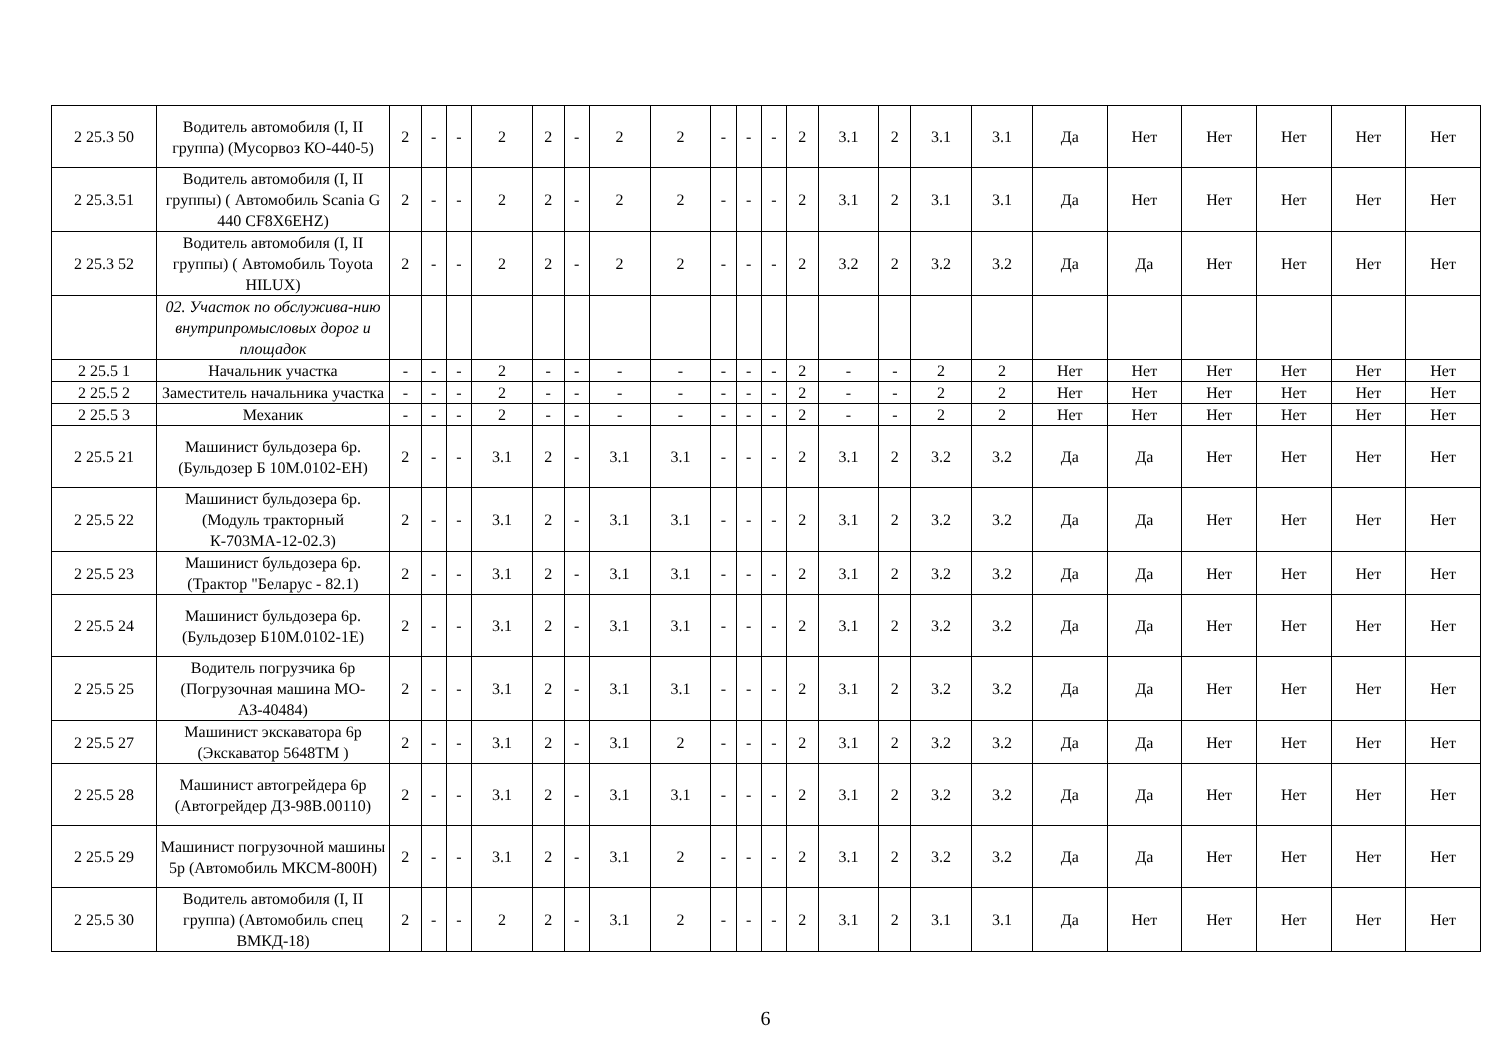| 2 25.3 50 | Водитель автомобиля (I, II группа) (Мусорвоз КО-440-5) | 2 | - | - | 2 | 2 | - | 2 | 2 | - | - | - | 2 | 3.1 | 2 | 3.1 | 3.1 | Да | Нет | Нет | Нет | Нет | Нет |
| 2 25.3.51 | Водитель автомобиля (I, II группы) ( Автомобиль Scania G 440 CF8X6EHZ) | 2 | - | - | 2 | 2 | - | 2 | 2 | - | - | - | 2 | 3.1 | 2 | 3.1 | 3.1 | Да | Нет | Нет | Нет | Нет | Нет |
| 2 25.3 52 | Водитель автомобиля (I, II группы) ( Автомобиль Toyota HILUX) | 2 | - | - | 2 | 2 | - | 2 | 2 | - | - | - | 2 | 3.2 | 2 | 3.2 | 3.2 | Да | Да | Нет | Нет | Нет | Нет |
| | 02. Участок по обслужива-нию внутрипромысловых дорог и площадок | | | | | | | | | | | | | | | | | | | | | | |
| 2 25.5 1 | Начальник участка | - | - | - | 2 | - | - | - | - | - | - | - | 2 | - | - | 2 | 2 | Нет | Нет | Нет | Нет | Нет | Нет |
| 2 25.5 2 | Заместитель начальника участка | - | - | - | 2 | - | - | - | - | - | - | - | 2 | - | - | 2 | 2 | Нет | Нет | Нет | Нет | Нет | Нет |
| 2 25.5 3 | Механик | - | - | - | 2 | - | - | - | - | - | - | - | 2 | - | - | 2 | 2 | Нет | Нет | Нет | Нет | Нет | Нет |
| 2 25.5 21 | Машинист бульдозера 6р.(Бульдозер Б 10М.0102-ЕН) | 2 | - | - | 3.1 | 2 | - | 3.1 | 3.1 | - | - | - | 2 | 3.1 | 2 | 3.2 | 3.2 | Да | Да | Нет | Нет | Нет | Нет |
| 2 25.5 22 | Машинист бульдозера 6р.(Модуль тракторный К-703МА-12-02.3) | 2 | - | - | 3.1 | 2 | - | 3.1 | 3.1 | - | - | - | 2 | 3.1 | 2 | 3.2 | 3.2 | Да | Да | Нет | Нет | Нет | Нет |
| 2 25.5 23 | Машинист бульдозера 6р.(Трактор "Беларус - 82.1) | 2 | - | - | 3.1 | 2 | - | 3.1 | 3.1 | - | - | - | 2 | 3.1 | 2 | 3.2 | 3.2 | Да | Да | Нет | Нет | Нет | Нет |
| 2 25.5 24 | Машинист бульдозера 6р.(Бульдозер Б10М.0102-1Е) | 2 | - | - | 3.1 | 2 | - | 3.1 | 3.1 | - | - | - | 2 | 3.1 | 2 | 3.2 | 3.2 | Да | Да | Нет | Нет | Нет | Нет |
| 2 25.5 25 | Водитель погрузчика 6р (Погрузочная машина МО-АЗ-40484) | 2 | - | - | 3.1 | 2 | - | 3.1 | 3.1 | - | - | - | 2 | 3.1 | 2 | 3.2 | 3.2 | Да | Да | Нет | Нет | Нет | Нет |
| 2 25.5 27 | Машинист экскаватора 6р (Экскаватор 5648ТМ ) | 2 | - | - | 3.1 | 2 | - | 3.1 | 2 | - | - | - | 2 | 3.1 | 2 | 3.2 | 3.2 | Да | Да | Нет | Нет | Нет | Нет |
| 2 25.5 28 | Машинист автогрейдера 6р (Автогрейдер ДЗ-98В.00110) | 2 | - | - | 3.1 | 2 | - | 3.1 | 3.1 | - | - | - | 2 | 3.1 | 2 | 3.2 | 3.2 | Да | Да | Нет | Нет | Нет | Нет |
| 2 25.5 29 | Машинист погрузочной машины 5р (Автомобиль МКСМ-800Н) | 2 | - | - | 3.1 | 2 | - | 3.1 | 2 | - | - | - | 2 | 3.1 | 2 | 3.2 | 3.2 | Да | Да | Нет | Нет | Нет | Нет |
| 2 25.5 30 | Водитель автомобиля (I, II группа) (Автомобиль спец ВМКД-18) | 2 | - | - | 2 | 2 | - | 3.1 | 2 | - | - | - | 2 | 3.1 | 2 | 3.1 | 3.1 | Да | Нет | Нет | Нет | Нет | Нет |
6